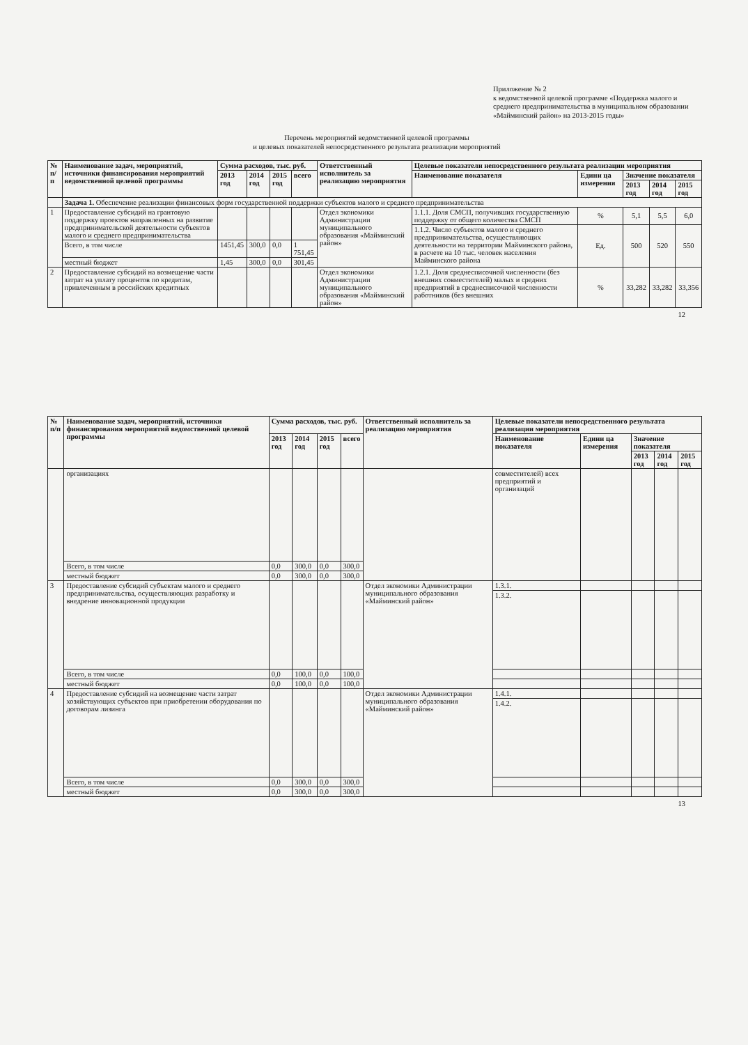Приложение № 2
к ведомственной целевой программе «Поддержка малого и среднего предпринимательства в муниципальном образовании «Майминский район» на 2013-2015 годы»
Перечень мероприятий ведомственной целевой программы
и целевых показателей непосредственного результата реализации мероприятий
| № п/п | Наименование задач, мероприятий, источники финансирования мероприятий ведомственной целевой программы | Сумма расходов, тыс. руб. | | | | Ответственный исполнитель за реализацию мероприятия | Целевые показатели непосредственного результата реализации мероприятия | | | | |
| --- | --- | --- | --- | --- | --- | --- | --- | --- | --- | --- | --- |
| | | 2013 год | 2014 год | 2015 год | всего | | Наименование показателя | Едини ца измерения | Значение показателя | | |
| | | | | | | | | | 2013 год | 2014 год | 2015 год |
| | Задача 1. Обеспечение реализации финансовых форм государственной поддержки субъектов малого и среднего предпринимательства | | | | | | | | | | |
| 1 | Предоставление субсидий на грантовую поддержку проектов направленных на развитие предпринимательской деятельности субъектов малого и среднего предпринимательства | | | | | Отдел экономики Администрации муниципального образования «Майминский район» | 1.1.1. Доля СМСП, получивших государственную поддержку от общего количества СМСП | % | 5,1 | 5,5 | 6,0 |
| | | | | | | | 1.1.2. Число субъектов малого и среднего предпринимательства, осуществляющих деятельности на территории Майминского района, в расчете на 10 тыс. человек населения Майминского района | Ед. | 500 | 520 | 550 |
| | Всего, в том числе | 1451,45 | 300,0 | 0,0 | 1 751,45 | | | | | | |
| | местный бюджет | 1,45 | 300,0 | 0,0 | 301,45 | | | | | | |
| 2 | Предоставление субсидий на возмещение части затрат на уплату процентов по кредитам, привлеченным в российских кредитных | | | | | Отдел экономики Администрации муниципального образования «Майминский район» | 1.2.1. Доля среднесписочной численности (без внешних совместителей) малых и средних предприятий в среднесписочной численности работников (без внешних | % | 33,282 | 33,282 | 33,356 |
12
| № п/п | Наименование задач, мероприятий, источники финансирования мероприятий ведомственной целевой программы | Сумма расходов, тыс. руб. | | | | Ответственный исполнитель за реализацию мероприятия | Целевые показатели непосредственного результата реализации мероприятия | | | | |
| --- | --- | --- | --- | --- | --- | --- | --- | --- | --- | --- | --- |
| | | 2013 год | 2014 год | 2015 год | всего | | Наименование показателя | Едини ца измерения | Значение показателя | | |
| | | | | | | | | | 2013 год | 2014 год | 2015 год |
| | организациях | | | | | | совместителей) всех предприятий и организаций | | | | |
| | Всего, в том числе | 0,0 | 300,0 | 0,0 | 300,0 | | | | | | |
| | местный бюджет | 0,0 | 300,0 | 0,0 | 300,0 | | | | | | |
| 3 | Предоставление субсидий субъектам малого и среднего предпринимательства, осуществляющих разработку и внедрение инновационной продукции | | | | | Отдел экономики Администрации муниципального образования «Майминский район» | 1.3.1. | | | | |
| | | | | | | | 1.3.2. | | | | |
| | Всего, в том числе | 0,0 | 100,0 | 0,0 | 100,0 | | | | | | |
| | местный бюджет | 0,0 | 100,0 | 0,0 | 100,0 | | | | | | |
| 4 | Предоставление субсидий на возмещение части затрат хозяйствующих субъектов при приобретении оборудования по договорам лизинга | | | | | Отдел экономики Администрации муниципального образования «Майминский район» | 1.4.1. | | | | |
| | | | | | | | 1.4.2. | | | | |
| | Всего, в том числе | 0,0 | 300,0 | 0,0 | 300,0 | | | | | | |
| | местный бюджет | 0,0 | 300,0 | 0,0 | 300,0 | | | | | | |
13